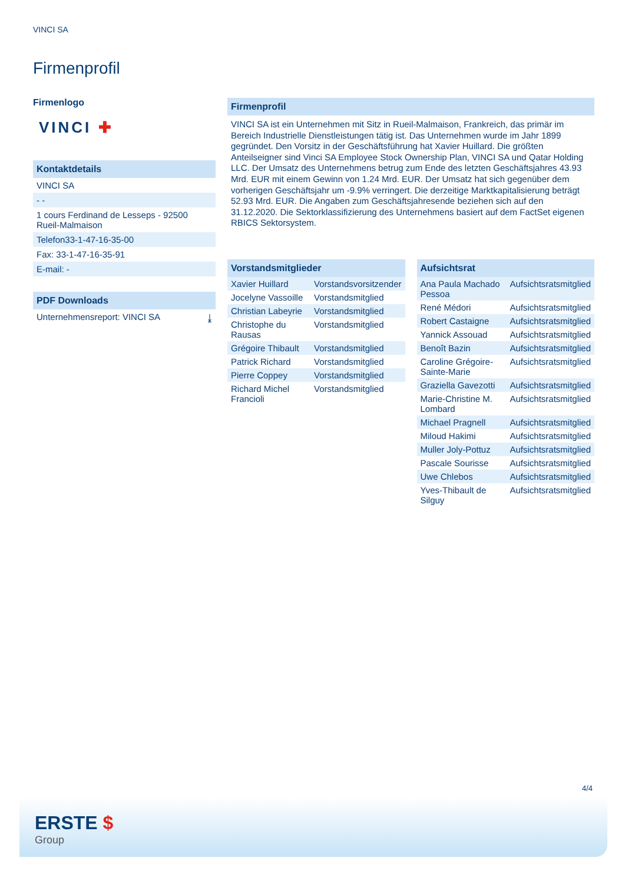VINCI SA
Firmenprofil
Firmenlogo
VINCI ✚
Kontaktdetails
VINCI SA
- -
1 cours Ferdinand de Lesseps - 92500 Rueil-Malmaison
Telefon33-1-47-16-35-00
Fax: 33-1-47-16-35-91
E-mail: -
PDF Downloads
Unternehmensreport: VINCI SA ⤓
Firmenprofil
VINCI SA ist ein Unternehmen mit Sitz in Rueil-Malmaison, Frankreich, das primär im Bereich Industrielle Dienstleistungen tätig ist. Das Unternehmen wurde im Jahr 1899 gegründet. Den Vorsitz in der Geschäftsführung hat Xavier Huillard. Die größten Anteilseigner sind Vinci SA Employee Stock Ownership Plan, VINCI SA und Qatar Holding LLC. Der Umsatz des Unternehmens betrug zum Ende des letzten Geschäftsjahres 43.93 Mrd. EUR mit einem Gewinn von 1.24 Mrd. EUR. Der Umsatz hat sich gegenüber dem vorherigen Geschäftsjahr um -9.9% verringert. Die derzeitige Marktkapitalisierung beträgt 52.93 Mrd. EUR. Die Angaben zum Geschäftsjahresende beziehen sich auf den 31.12.2020. Die Sektorklassifizierung des Unternehmens basiert auf dem FactSet eigenen RBICS Sektorsystem.
| Vorstandsmitglieder | |
| --- | --- |
| Xavier Huillard | Vorstandsvorsitzender |
| Jocelyne Vassoille | Vorstandsmitglied |
| Christian Labeyrie | Vorstandsmitglied |
| Christophe du Rausas | Vorstandsmitglied |
| Grégoire Thibault | Vorstandsmitglied |
| Patrick Richard | Vorstandsmitglied |
| Pierre Coppey | Vorstandsmitglied |
| Richard Michel Francioli | Vorstandsmitglied |
| Aufsichtsrat | |
| --- | --- |
| Ana Paula Machado Pessoa | Aufsichtsratsmitglied |
| René Médori | Aufsichtsratsmitglied |
| Robert Castaigne | Aufsichtsratsmitglied |
| Yannick Assouad | Aufsichtsratsmitglied |
| Benoît Bazin | Aufsichtsratsmitglied |
| Caroline Grégoire-Sainte-Marie | Aufsichtsratsmitglied |
| Graziella Gavezotti | Aufsichtsratsmitglied |
| Marie-Christine M. Lombard | Aufsichtsratsmitglied |
| Michael Pragnell | Aufsichtsratsmitglied |
| Miloud Hakimi | Aufsichtsratsmitglied |
| Muller Joly-Pottuz | Aufsichtsratsmitglied |
| Pascale Sourisse | Aufsichtsratsmitglied |
| Uwe Chlebos | Aufsichtsratsmitglied |
| Yves-Thibault de Silguy | Aufsichtsratsmitglied |
4/4
ERSTE $
Group